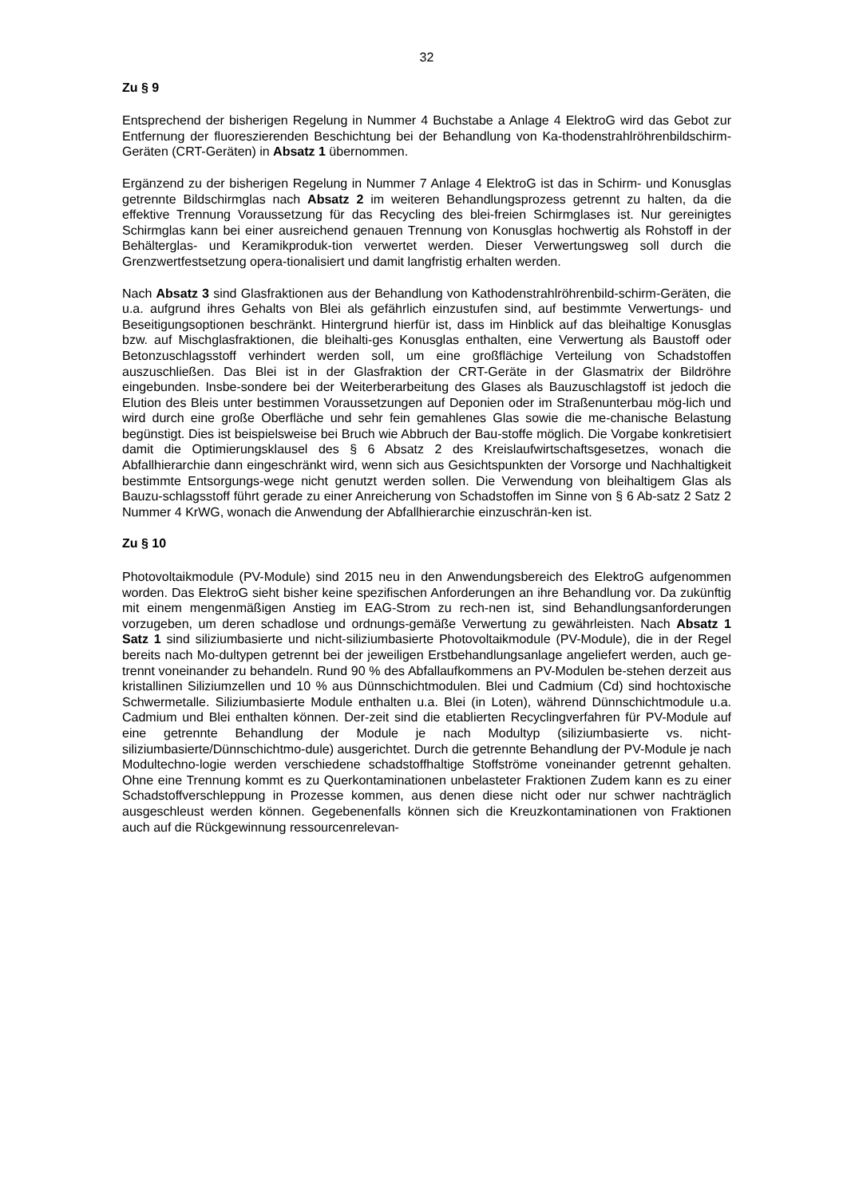32
Zu § 9
Entsprechend der bisherigen Regelung in Nummer 4 Buchstabe a Anlage 4 ElektroG wird das Gebot zur Entfernung der fluoreszierenden Beschichtung bei der Behandlung von Ka-thodenstrahlröhrenbildschirm-Geräten (CRT-Geräten) in Absatz 1 übernommen.
Ergänzend zu der bisherigen Regelung in Nummer 7 Anlage 4 ElektroG ist das in Schirm- und Konusglas getrennte Bildschirmglas nach Absatz 2 im weiteren Behandlungsprozess getrennt zu halten, da die effektive Trennung Voraussetzung für das Recycling des blei-freien Schirmglases ist. Nur gereinigtes Schirmglas kann bei einer ausreichend genauen Trennung von Konusglas hochwertig als Rohstoff in der Behälterglas- und Keramikproduk-tion verwertet werden. Dieser Verwertungsweg soll durch die Grenzwertfestsetzung opera-tionalisiert und damit langfristig erhalten werden.
Nach Absatz 3 sind Glasfraktionen aus der Behandlung von Kathodenstrahlröhrenbild-schirm-Geräten, die u.a. aufgrund ihres Gehalts von Blei als gefährlich einzustufen sind, auf bestimmte Verwertungs- und Beseitigungsoptionen beschränkt. Hintergrund hierfür ist, dass im Hinblick auf das bleihaltige Konusglas bzw. auf Mischglasfraktionen, die bleihalti-ges Konusglas enthalten, eine Verwertung als Baustoff oder Betonzuschlagsstoff verhindert werden soll, um eine großflächige Verteilung von Schadstoffen auszuschließen. Das Blei ist in der Glasfraktion der CRT-Geräte in der Glasmatrix der Bildröhre eingebunden. Insbe-sondere bei der Weiterberarbeitung des Glases als Bauzuschlagstoff ist jedoch die Elution des Bleis unter bestimmen Voraussetzungen auf Deponien oder im Straßenunterbau mög-lich und wird durch eine große Oberfläche und sehr fein gemahlenes Glas sowie die me-chanische Belastung begünstigt. Dies ist beispielsweise bei Bruch wie Abbruch der Bau-stoffe möglich. Die Vorgabe konkretisiert damit die Optimierungsklausel des § 6 Absatz 2 des Kreislaufwirtschaftsgesetzes, wonach die Abfallhierarchie dann eingeschränkt wird, wenn sich aus Gesichtspunkten der Vorsorge und Nachhaltigkeit bestimmte Entsorgungs-wege nicht genutzt werden sollen. Die Verwendung von bleihaltigem Glas als Bauzu-schlagsstoff führt gerade zu einer Anreicherung von Schadstoffen im Sinne von § 6 Ab-satz 2 Satz 2 Nummer 4 KrWG, wonach die Anwendung der Abfallhierarchie einzuschrän-ken ist.
Zu § 10
Photovoltaikmodule (PV-Module) sind 2015 neu in den Anwendungsbereich des ElektroG aufgenommen worden. Das ElektroG sieht bisher keine spezifischen Anforderungen an ihre Behandlung vor. Da zukünftig mit einem mengenmäßigen Anstieg im EAG-Strom zu rech-nen ist, sind Behandlungsanforderungen vorzugeben, um deren schadlose und ordnungs-gemäße Verwertung zu gewährleisten. Nach Absatz 1 Satz 1 sind siliziumbasierte und nicht-siliziumbasierte Photovoltaikmodule (PV-Module), die in der Regel bereits nach Mo-dultypen getrennt bei der jeweiligen Erstbehandlungsanlage angeliefert werden, auch ge-trennt voneinander zu behandeln. Rund 90 % des Abfallaufkommens an PV-Modulen be-stehen derzeit aus kristallinen Siliziumzellen und 10 % aus Dünnschichtmodulen. Blei und Cadmium (Cd) sind hochtoxische Schwermetalle. Siliziumbasierte Module enthalten u.a. Blei (in Loten), während Dünnschichtmodule u.a. Cadmium und Blei enthalten können. Der-zeit sind die etablierten Recyclingverfahren für PV-Module auf eine getrennte Behandlung der Module je nach Modultyp (siliziumbasierte vs. nicht-siliziumbasierte/Dünnschichtmo-dule) ausgerichtet. Durch die getrennte Behandlung der PV-Module je nach Modultechno-logie werden verschiedene schadstoffhaltige Stoffströme voneinander getrennt gehalten. Ohne eine Trennung kommt es zu Querkontaminationen unbelasteter Fraktionen Zudem kann es zu einer Schadstoffverschleppung in Prozesse kommen, aus denen diese nicht oder nur schwer nachträglich ausgeschleust werden können. Gegebenenfalls können sich die Kreuzkontaminationen von Fraktionen auch auf die Rückgewinnung ressourcenrelevan-